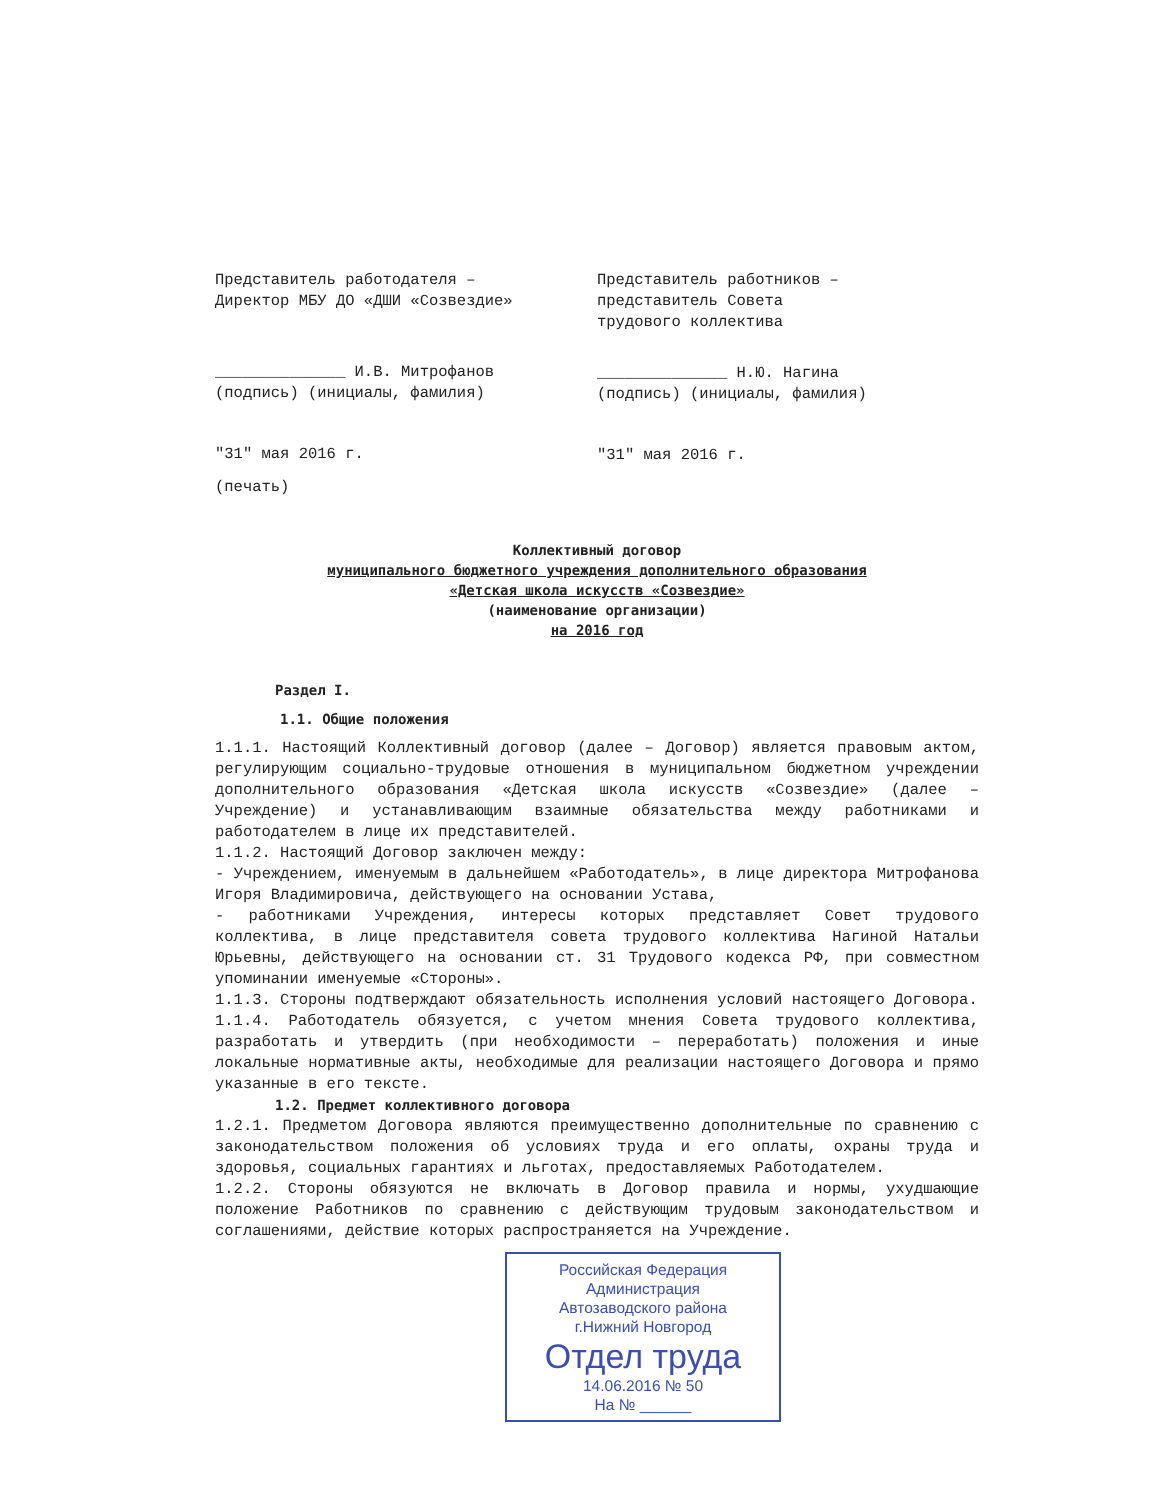Представитель работодателя –
Директор МБУ ДО «ДШИ «Созвездие»
______________ И.В. Митрофанов
(подпись) (инициалы, фамилия)
"31" мая 2016 г.
(печать)
Представитель работников –
представитель Совета
трудового коллектива
______________ Н.Ю. Нагина
(подпись) (инициалы, фамилия)
"31" мая 2016 г.
Коллективный договор
муниципального бюджетного учреждения дополнительного образования
«Детская школа искусств «Созвездие»
(наименование организации)
на 2016 год
Раздел I.
1.1. Общие положения
1.1.1. Настоящий Коллективный договор (далее – Договор) является правовым актом, регулирующим социально-трудовые отношения в муниципальном бюджетном учреждении дополнительного образования «Детская школа искусств «Созвездие» (далее – Учреждение) и устанавливающим взаимные обязательства между работниками и работодателем в лице их представителей.
1.1.2. Настоящий Договор заключен между:
- Учреждением, именуемым в дальнейшем «Работодатель», в лице директора Митрофанова Игоря Владимировича, действующего на основании Устава,
- работниками Учреждения, интересы которых представляет Совет трудового коллектива, в лице представителя совета трудового коллектива Нагиной Натальи Юрьевны, действующего на основании ст. 31 Трудового кодекса РФ, при совместном упоминании именуемые «Стороны».
1.1.3. Стороны подтверждают обязательность исполнения условий настоящего Договора.
1.1.4. Работодатель обязуется, с учетом мнения Совета трудового коллектива, разработать и утвердить (при необходимости – переработать) положения и иные локальные нормативные акты, необходимые для реализации настоящего Договора и прямо указанные в его тексте.
1.2. Предмет коллективного договора
1.2.1. Предметом Договора являются преимущественно дополнительные по сравнению с законодательством положения об условиях труда и его оплаты, охраны труда и здоровья, социальных гарантиях и льготах, предоставляемых Работодателем.
1.2.2. Стороны обязуются не включать в Договор правила и нормы, ухудшающие положение Работников по сравнению с действующим трудовым законодательством и соглашениями, действие которых распространяется на Учреждение.
Российская Федерация
Администрация
Автозаводского района
г.Нижний Новгород
Отдел труда
14.06.2016 № 50
На № ______